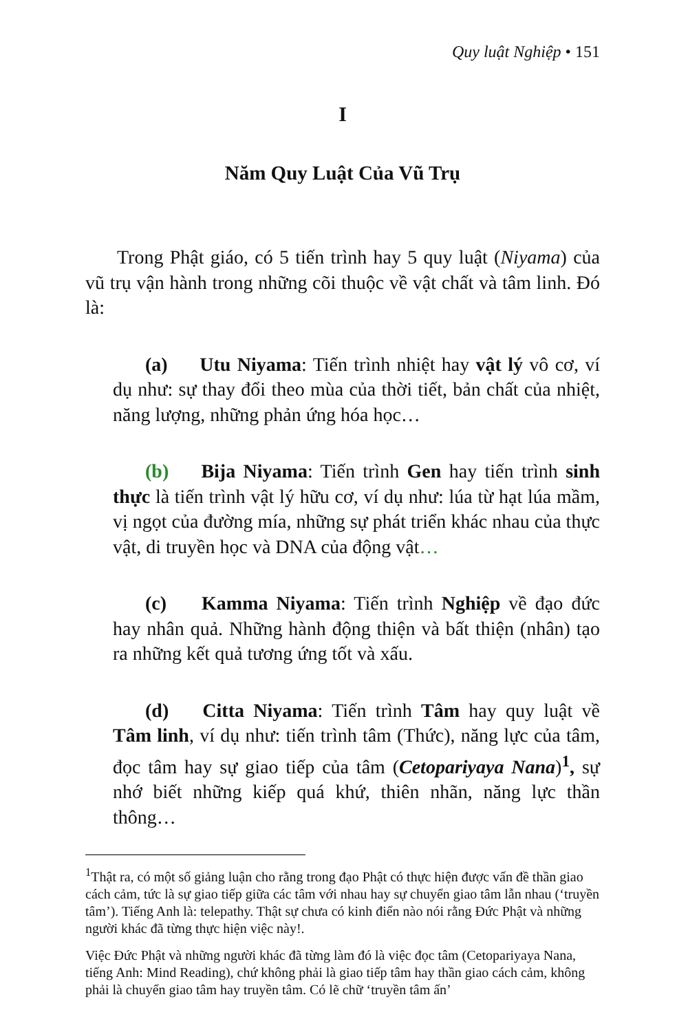Quy luật Nghiệp • 151
I
Năm Quy Luật Của Vũ Trụ
Trong Phật giáo, có 5 tiến trình hay 5 quy luật (Niyama) của vũ trụ vận hành trong những cõi thuộc về vật chất và tâm linh. Đó là:
(a) Utu Niyama: Tiến trình nhiệt hay vật lý vô cơ, ví dụ như: sự thay đổi theo mùa của thời tiết, bản chất của nhiệt, năng lượng, những phản ứng hóa học…
(b) Bija Niyama: Tiến trình Gen hay tiến trình sinh thực là tiến trình vật lý hữu cơ, ví dụ như: lúa từ hạt lúa mầm, vị ngọt của đường mía, những sự phát triển khác nhau của thực vật, di truyền học và DNA của động vật…
(c) Kamma Niyama: Tiến trình Nghiệp về đạo đức hay nhân quả. Những hành động thiện và bất thiện (nhân) tạo ra những kết quả tương ứng tốt và xấu.
(d) Citta Niyama: Tiến trình Tâm hay quy luật về Tâm linh, ví dụ như: tiến trình tâm (Thức), năng lực của tâm, đọc tâm hay sự giao tiếp của tâm (Cetopariyaya Nana)<sup>1</sup>, sự nhớ biết những kiếp quá khứ, thiên nhãn, năng lực thần thông…
<sup>1</sup> Thật ra, có một số giảng luận cho rằng trong đạo Phật có thực hiện được vấn đề thần giao cách cảm, tức là sự giao tiếp giữa các tâm với nhau hay sự chuyển giao tâm lẫn nhau (‘truyền tâm’). Tiếng Anh là: telepathy. Thật sự chưa có kinh điển nào nói rằng Đức Phật và những người khác đã từng thực hiện việc này!.
Việc Đức Phật và những người khác đã từng làm đó là việc đọc tâm (Cetopariyaya Nana, tiếng Anh: Mind Reading), chứ không phải là giao tiếp tâm hay thần giao cách cảm, không phải là chuyển giao tâm hay truyền tâm. Có lẽ chữ ‘truyền tâm ấn’